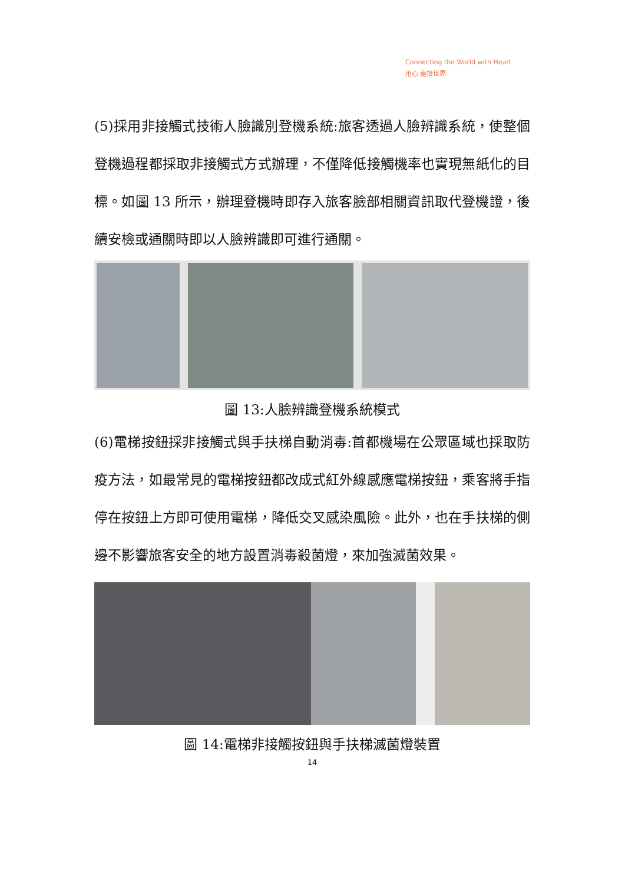Connecting the World with Heart
用心 連接世界
(5)採用非接觸式技術人臉識別登機系統:旅客透過人臉辨識系統，使整個登機過程都採取非接觸式方式辦理，不僅降低接觸機率也實現無紙化的目標。如圖 13 所示，辦理登機時即存入旅客臉部相關資訊取代登機證，後續安檢或通關時即以人臉辨識即可進行通關。
圖 13:人臉辨識登機系統模式
(6)電梯按鈕採非接觸式與手扶梯自動消毒:首都機場在公眾區域也採取防疫方法，如最常見的電梯按鈕都改成式紅外線感應電梯按鈕，乘客將手指停在按鈕上方即可使用電梯，降低交叉感染風險。此外，也在手扶梯的側邊不影響旅客安全的地方設置消毒殺菌燈，來加強滅菌效果。
圖 14:電梯非接觸按鈕與手扶梯滅菌燈裝置
14